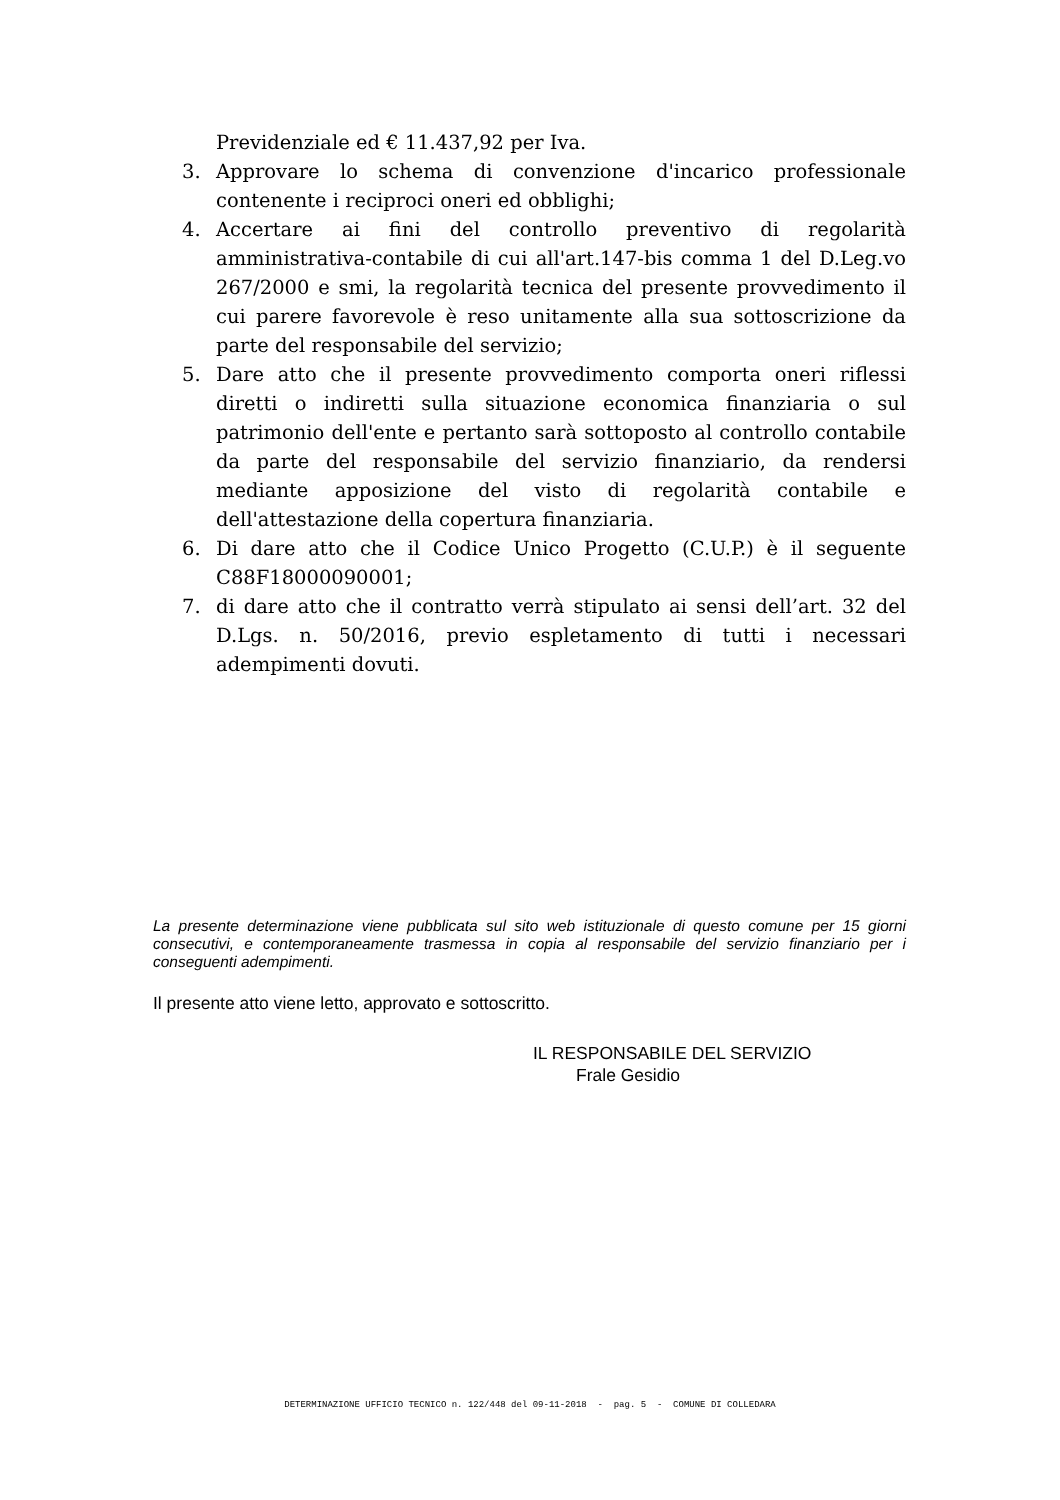Previdenziale ed € 11.437,92 per Iva.
3. Approvare lo schema di convenzione d'incarico professionale contenente i reciproci oneri ed obblighi;
4. Accertare ai fini del controllo preventivo di regolarità amministrativa-contabile di cui all'art.147-bis comma 1 del D.Leg.vo 267/2000 e smi, la regolarità tecnica del presente provvedimento il cui parere favorevole è reso unitamente alla sua sottoscrizione da parte del responsabile del servizio;
5. Dare atto che il presente provvedimento comporta oneri riflessi diretti o indiretti sulla situazione economica finanziaria o sul patrimonio dell'ente e pertanto sarà sottoposto al controllo contabile da parte del responsabile del servizio finanziario, da rendersi mediante apposizione del visto di regolarità contabile e dell'attestazione della copertura finanziaria.
6. Di dare atto che il Codice Unico Progetto (C.U.P.) è il seguente C88F18000090001;
7. di dare atto che il contratto verrà stipulato ai sensi dell’art. 32 del D.Lgs. n. 50/2016, previo espletamento di tutti i necessari adempimenti dovuti.
La presente determinazione viene pubblicata sul sito web istituzionale di questo comune per 15 giorni consecutivi, e contemporaneamente trasmessa in copia al responsabile del servizio finanziario per i conseguenti adempimenti.
Il presente atto viene letto, approvato e sottoscritto.
IL RESPONSABILE DEL SERVIZIO
Frale Gesidio
DETERMINAZIONE UFFICIO TECNICO n. 122/448 del 09-11-2018 - pag. 5 - COMUNE DI COLLEDARA